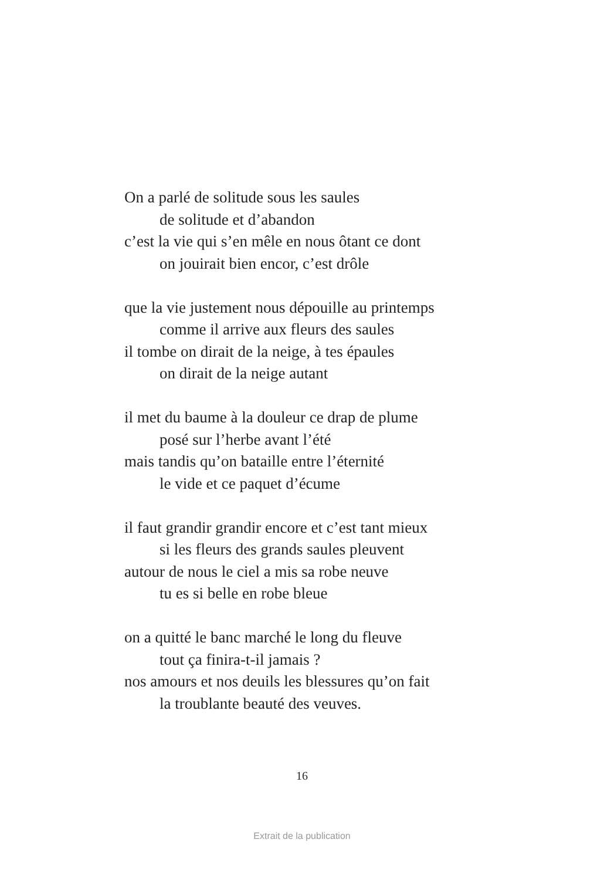On a parlé de solitude sous les saules
de solitude et d’abandon
c’est la vie qui s’en mêle en nous ôtant ce dont
on jouirait bien encor, c’est drôle
que la vie justement nous dépouille au printemps
comme il arrive aux fleurs des saules
il tombe on dirait de la neige, à tes épaules
on dirait de la neige autant
il met du baume à la douleur ce drap de plume
posé sur l’herbe avant l’été
mais tandis qu’on bataille entre l’éternité
le vide et ce paquet d’écume
il faut grandir grandir encore et c’est tant mieux
si les fleurs des grands saules pleuvent
autour de nous le ciel a mis sa robe neuve
tu es si belle en robe bleue
on a quitté le banc marché le long du fleuve
tout ça finira-t-il jamais ?
nos amours et nos deuils les blessures qu’on fait
la troublante beauté des veuves.
16
Extrait de la publication